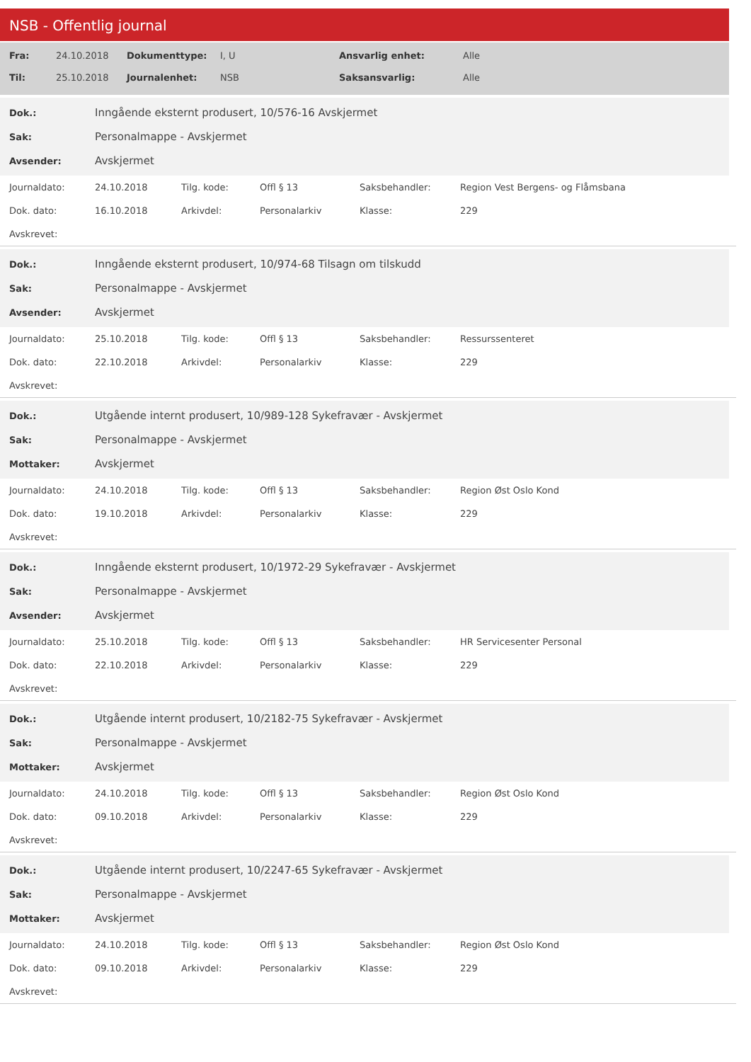NSB - Offentlig journal
| Fra: | 24.10.2018 | Dokumenttype: | I, U | Ansvarlig enhet: | Alle |
| Til: | 25.10.2018 | Journalenhet: | NSB | Saksansvarlig: | Alle |
| Dok.: | Inngående eksternt produsert, 10/576-16 Avskjermet |
| Sak: | Personalmappe - Avskjermet |
| Avsender: | Avskjermet |
| Journaldato: | 24.10.2018 | Tilg. kode: | Offl § 13 | Saksbehandler: | Region Vest Bergens- og Flåmsbana |
| Dok. dato: | 16.10.2018 | Arkivdel: | Personalarkiv | Klasse: | 229 |
| Avskrevet: | | | | | |
| Dok.: | Inngående eksternt produsert, 10/974-68 Tilsagn om tilskudd |
| Sak: | Personalmappe - Avskjermet |
| Avsender: | Avskjermet |
| Journaldato: | 25.10.2018 | Tilg. kode: | Offl § 13 | Saksbehandler: | Ressurssenteret |
| Dok. dato: | 22.10.2018 | Arkivdel: | Personalarkiv | Klasse: | 229 |
| Avskrevet: | | | | | |
| Dok.: | Utgående internt produsert, 10/989-128 Sykefravær - Avskjermet |
| Sak: | Personalmappe - Avskjermet |
| Mottaker: | Avskjermet |
| Journaldato: | 24.10.2018 | Tilg. kode: | Offl § 13 | Saksbehandler: | Region Øst Oslo Kond |
| Dok. dato: | 19.10.2018 | Arkivdel: | Personalarkiv | Klasse: | 229 |
| Avskrevet: | | | | | |
| Dok.: | Inngående eksternt produsert, 10/1972-29 Sykefravær - Avskjermet |
| Sak: | Personalmappe - Avskjermet |
| Avsender: | Avskjermet |
| Journaldato: | 25.10.2018 | Tilg. kode: | Offl § 13 | Saksbehandler: | HR Servicesenter Personal |
| Dok. dato: | 22.10.2018 | Arkivdel: | Personalarkiv | Klasse: | 229 |
| Avskrevet: | | | | | |
| Dok.: | Utgående internt produsert, 10/2182-75 Sykefravær - Avskjermet |
| Sak: | Personalmappe - Avskjermet |
| Mottaker: | Avskjermet |
| Journaldato: | 24.10.2018 | Tilg. kode: | Offl § 13 | Saksbehandler: | Region Øst Oslo Kond |
| Dok. dato: | 09.10.2018 | Arkivdel: | Personalarkiv | Klasse: | 229 |
| Avskrevet: | | | | | |
| Dok.: | Utgående internt produsert, 10/2247-65 Sykefravær - Avskjermet |
| Sak: | Personalmappe - Avskjermet |
| Mottaker: | Avskjermet |
| Journaldato: | 24.10.2018 | Tilg. kode: | Offl § 13 | Saksbehandler: | Region Øst Oslo Kond |
| Dok. dato: | 09.10.2018 | Arkivdel: | Personalarkiv | Klasse: | 229 |
| Avskrevet: | | | | | |